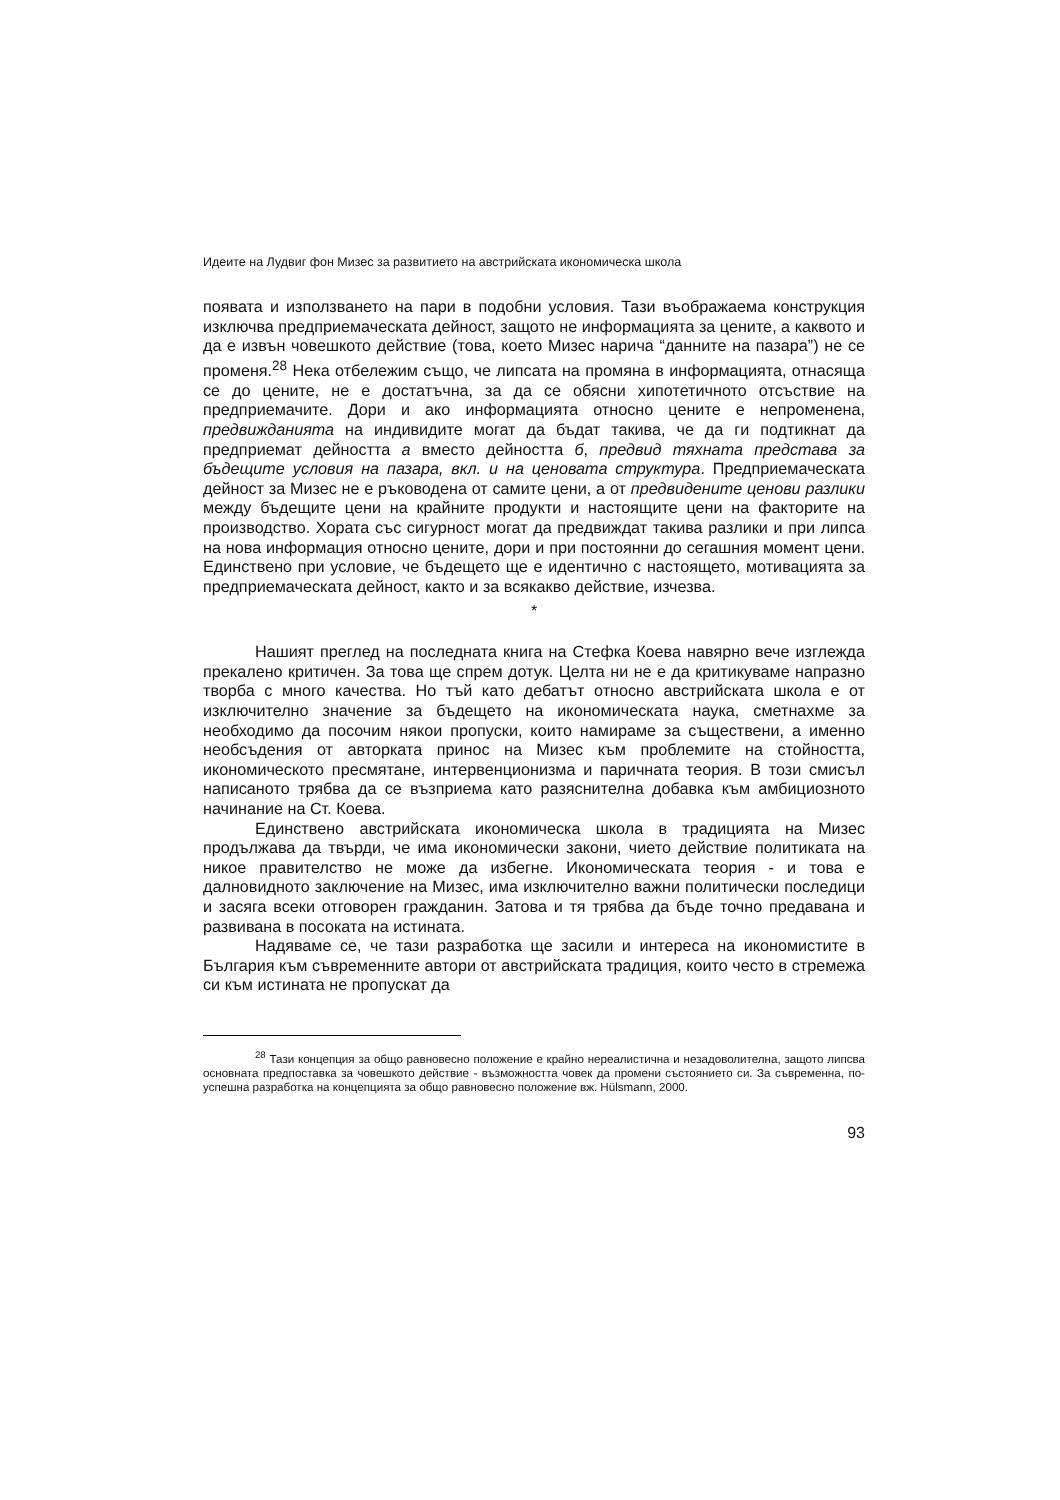Идеите на Лудвиг фон Мизес за развитието на австрийската икономическа школа
появата и използването на пари в подобни условия. Тази въображаема конструкция изключва предприемаческата дейност, защото не информацията за цените, а каквото и да е извън човешкото действие (това, което Мизес нарича “данните на пазара”) не се променя.<sup>28</sup> Нека отбележим също, че липсата на промяна в информацията, отнасяща се до цените, не е достатъчна, за да се обясни хипотетичното отсъствие на предприемачите. Дори и ако информацията относно цените е непроменена, предвижданията на индивидите могат да бъдат такива, че да ги подтикнат да предприемат дейността а вместо дейността б, предвид тяхната представа за бъдещите условия на пазара, вкл. и на ценовата структура. Предприемаческата дейност за Мизес не е ръководена от самите цени, а от предвидените ценови разлики между бъдещите цени на крайните продукти и настоящите цени на факторите на производство. Хората със сигурност могат да предвиждат такива разлики и при липса на нова информация относно цените, дори и при постоянни до сегашния момент цени. Единствено при условие, че бъдещето ще е идентично с настоящето, мотивацията за предприемаческата дейност, както и за всякакво действие, изчезва.
*
Нашият преглед на последната книга на Стефка Коева навярно вече изглежда прекалено критичен. За това ще спрем дотук. Целта ни не е да критикуваме напразно творба с много качества. Но тъй като дебатът относно австрийската школа е от изключително значение за бъдещето на икономическата наука, сметнахме за необходимо да посочим някои пропуски, които намираме за съществени, а именно необсъдения от авторката принос на Мизес към проблемите на стойността, икономическото пресмятане, интервенционизма и паричната теория. В този смисъл написаното трябва да се възприема като разяснителна добавка към амбициозното начинание на Ст. Коева.
Единствено австрийската икономическа школа в традицията на Мизес продължава да твърди, че има икономически закони, чието действие политиката на никое правителство не може да избегне. Икономическата теория - и това е далновидното заключение на Мизес, има изключително важни политически последици и засяга всеки отговорен гражданин. Затова и тя трябва да бъде точно предавана и развивана в посоката на истината.
Надяваме се, че тази разработка ще засили и интереса на икономистите в България към съвременните автори от австрийската традиция, които често в стремежа си към истината не пропускат да
<sup>28</sup> Тази концепция за общо равновесно положение е крайно нереалистична и незадоволителна, защото липсва основната предпоставка за човешкото действие - възможността човек да промени състоянието си. За съвременна, по-успешна разработка на концепцията за общо равновесно положение вж. Hülsmann, 2000.
93